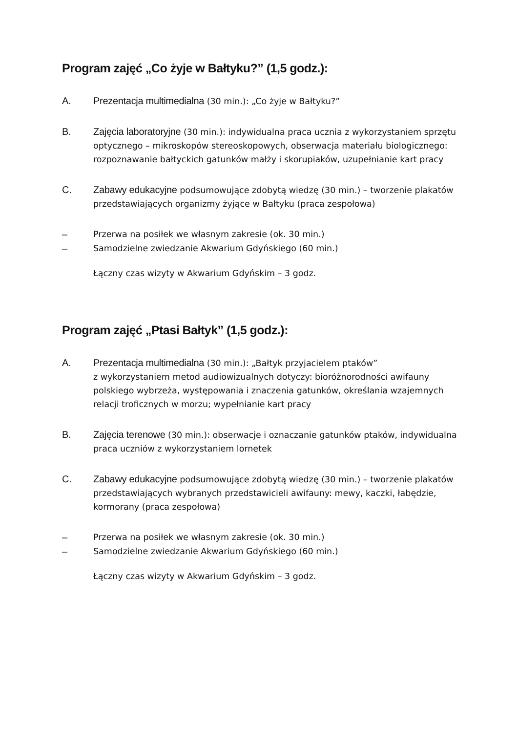Program zajęć „Co żyje w Bałtyku?” (1,5 godz.):
A. Prezentacja multimedialna (30 min.): „Co żyje w Bałtyku?”
B. Zajęcia laboratoryjne (30 min.): indywidualna praca ucznia z wykorzystaniem sprzętu optycznego – mikroskopów stereoskopowych, obserwacja materiału biologicznego: rozpoznawanie bałtyckich gatunków małży i skorupiaków, uzupełnianie kart pracy
C. Zabawy edukacyjne podsumowujące zdobytą wiedzę (30 min.) – tworzenie plakatów przedstawiających organizmy żyjące w Bałtyku (praca zespołowa)
– Przerwa na posiłek we własnym zakresie (ok. 30 min.)
– Samodzielne zwiedzanie Akwarium Gdyńskiego (60 min.)
Łączny czas wizyty w Akwarium Gdyńskim – 3 godz.
Program zajęć „Ptasi Bałtyk” (1,5 godz.):
A. Prezentacja multimedialna (30 min.): „Bałtyk przyjacielem ptaków”
z wykorzystaniem metod audiowizualnych dotyczy: bioróżnorodności awifauny polskiego wybrzeża, występowania i znaczenia gatunków, określania wzajemnych relacji troficznych w morzu; wypełnianie kart pracy
B. Zajęcia terenowe (30 min.): obserwacje i oznaczanie gatunków ptaków, indywidualna praca uczniów z wykorzystaniem lornetek
C. Zabawy edukacyjne podsumowujące zdobytą wiedzę (30 min.) – tworzenie plakatów przedstawiających wybranych przedstawicieli awifauny: mewy, kaczki, łabędzie, kormorany (praca zespołowa)
– Przerwa na posiłek we własnym zakresie (ok. 30 min.)
– Samodzielne zwiedzanie Akwarium Gdyńskiego (60 min.)
Łączny czas wizyty w Akwarium Gdyńskim – 3 godz.